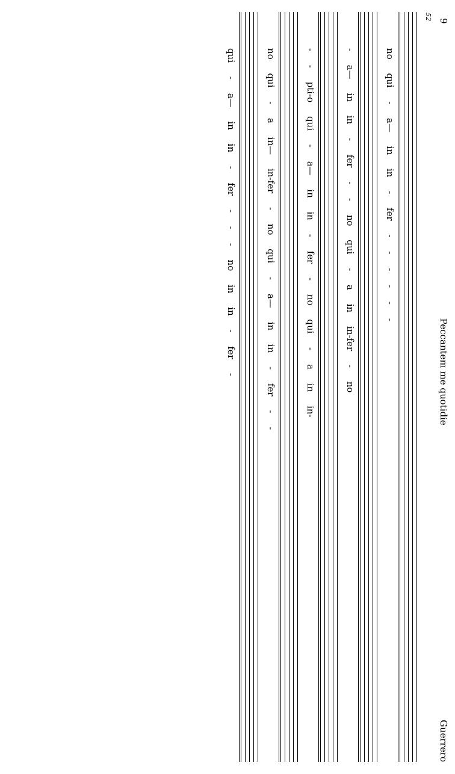9 Peccantem me quotidie Guerrero
52
no qui - a— in in - fer - - - - - -
- a— in in - fer - - no qui - a in in-fer - no
- - pti-o qui - a— in in - fer - no qui - a in in-
no qui - a in— in-fer - no qui - a— in in - fer - -
qui - a— in in - fer - - - no in in - fer -